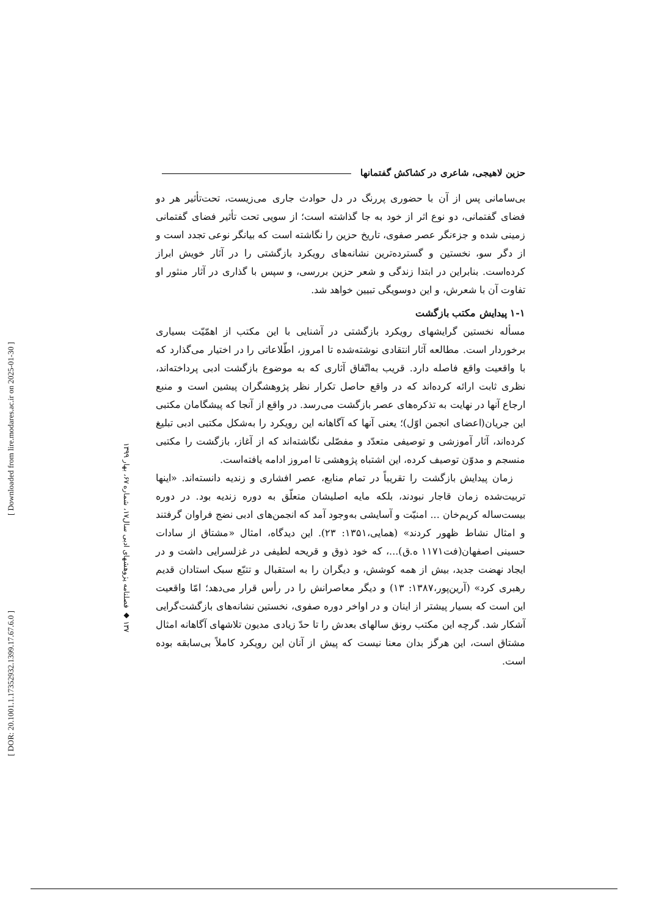[ Downloaded from lire.modares.ac.ir on 2025-01-30 ]
[ DOR: 20.1001.1.17352932.1399.17.67.6.0 ]
۱۳۷ ◆ فصلنامه پژوهشهای ادبی سال۱۷، شماره ۶۷، بهار ۱۳۹۹
حزین لاهیجی، شاعری در کشاکش گفتمانها
بی‌سامانی پس از آن با حضوری پررنگ در دل حوادث جاری می‌زیست، تحت‌تأثیر هر دو فضای گفتمانی، دو نوع اثر از خود به جا گذاشته است؛ از سویی تحت تأثیر فضای گفتمانی زمینی شده و جزءنگر عصر صفوی، تاریخ حزین را نگاشته است که بیانگر نوعی تجدد است و از دگر سو، نخستین و گسترده‌ترین نشانه‌های رویکرد بازگشتی را در آثار خویش ابراز کرده‌است. بنابراین در ابتدا زندگی و شعر حزین بررسی، و سپس با گذاری در آثار منثور او تفاوت آن با شعرش، و این دوسویگی تبیین خواهد شد.
۱-۱ پیدایش مکتب بازگشت
مسأله نخستین گرایشهای رویکرد بازگشتی در آشنایی با این مکتب از اهمّیّت بسیاری برخوردار است. مطالعه آثار انتقادی نوشته‌شده تا امروز، اطّلاعاتی را در اختیار می‌گذارد که با واقعیت واقع فاصله دارد. قریب به‌اتّفاق آثاری که به موضوع بازگشت ادبی پرداخته‌اند، نظری ثابت ارائه کرده‌اند که در واقع حاصل تکرار نظر پژوهشگران پیشین است و منبع ارجاع آنها در نهایت به تذکره‌های عصر بازگشت می‌رسد. در واقع از آنجا که پیشگامان مکتبی این جریان(اعضای انجمن اوّل)؛ یعنی آنها که آگاهانه این رویکرد را به‌شکل مکتبی ادبی تبلیغ کرده‌اند، آثار آموزشی و توصیفی متعدّد و مفصّلی نگاشته‌اند که از آغاز، بازگشت را مکتبی منسجم و مدوّن توصیف کرده، این اشتباه پژوهشی تا امروز ادامه یافته‌است.
زمان پیدایش بازگشت را تقریباً در تمام منابع، عصر افشاری و زندیه دانسته‌اند. «اینها تربیت‌شده زمان قاجار نبودند، بلکه مایه اصلیشان متعلّق به دوره زندیه بود. در دوره بیست‌ساله کریم‌خان ... امنیّت و آسایشی به‌وجود آمد که انجمن‌های ادبی نضج فراوان گرفتند و امثال نشاط ظهور کردند» (همایی،۱۳۵۱: ۲۳). این دیدگاه، امثال «مشتاق از سادات حسینی اصفهان(فت۱۱۷۱ ه.ق)...، که خود ذوق و قریحه لطیفی در غزلسرایی داشت و در ایجاد نهضت جدید، بیش از همه کوشش، و دیگران را به استقبال و تتبّع سبک استادان قدیم رهبری کرد» (آرین‌پور،۱۳۸۷: ۱۳) و دیگر معاصرانش را در رأس قرار می‌دهد؛ امّا واقعیت این است که بسیار پیشتر از اینان و در اواخر دوره صفوی، نخستین نشانه‌های بازگشت‌گرایی آشکار شد. گرچه این مکتب رونق سالهای بعدش را تا حدّ زیادی مدیون تلاشهای آگاهانه امثال مشتاق است، این هرگز بدان معنا نیست که پیش از آنان این رویکرد کاملاً بی‌سابقه بوده است.